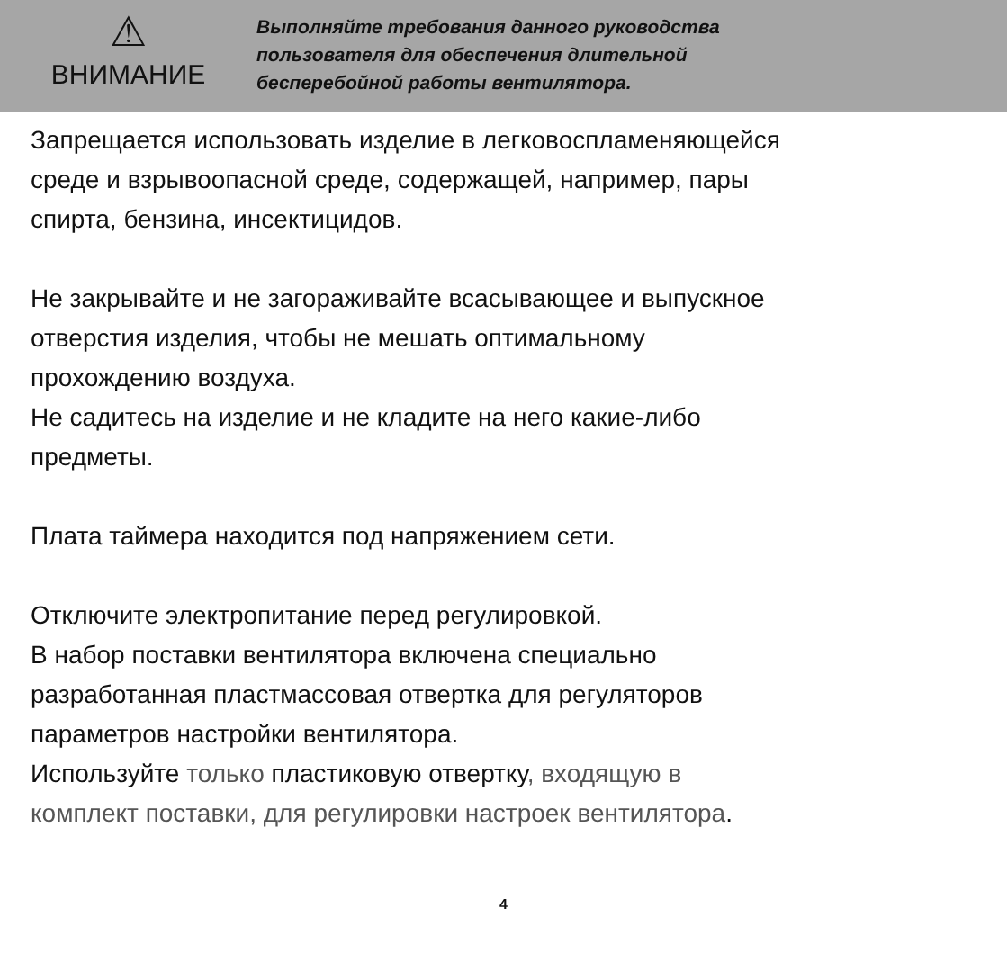⚠
ВНИМАНИЕ
Выполняйте требования данного руководства
пользователя для обеспечения длительной
бесперебойной работы вентилятора.
Запрещается использовать изделие в легковоспламеняющейся
среде и взрывоопасной среде, содержащей, например, пары
спирта, бензина, инсектицидов.
Не закрывайте и не загораживайте всасывающее и выпускное
отверстия изделия, чтобы не мешать оптимальному
прохождению воздуха.
Не садитесь на изделие и не кладите на него какие-либо
предметы.
Плата таймера находится под напряжением сети.
Отключите электропитание перед регулировкой.
В набор поставки вентилятора включена специально
разработанная пластмассовая отвертка для регуляторов
параметров настройки вентилятора.
Используйте только пластиковую отвертку, входящую в
комплект поставки, для регулировки настроек вентилятора.
4